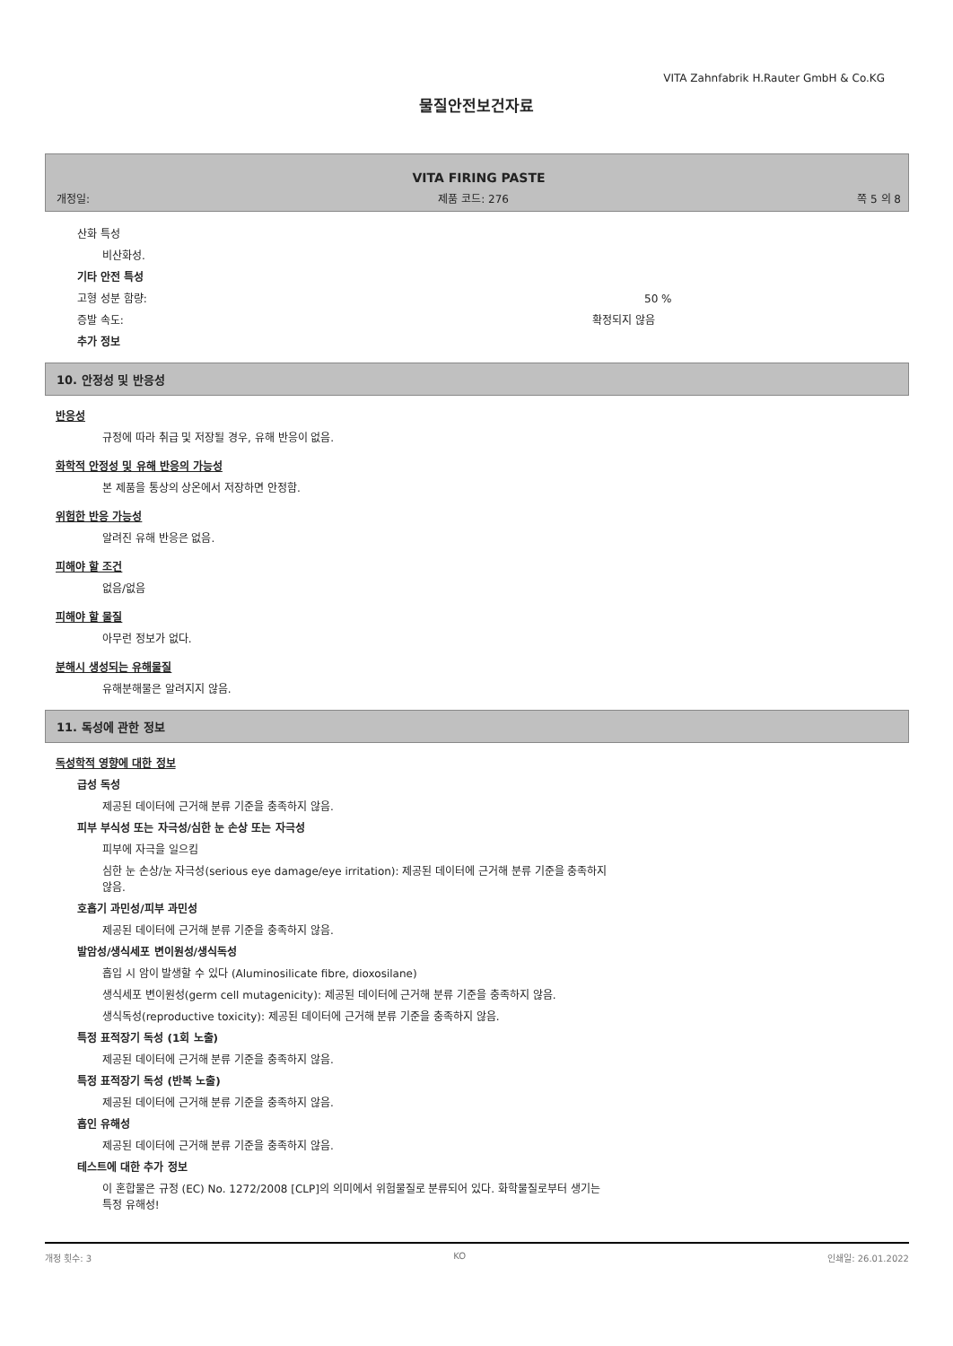VITA Zahnfabrik H.Rauter GmbH & Co.KG
물질안전보건자료
VITA FIRING PASTE
개정일: 제품 코드: 276 쪽 5 의 8
산화 특성
비산화성.
기타 안전 특성
고형 성분 함량: 50 %
증발 속도: 확정되지 않음
추가 정보
10. 안정성 및 반응성
반응성
규정에 따라 취급 및 저장될 경우, 유해 반응이 없음.
화학적 안정성 및 유해 반응의 가능성
본 제품을 통상의 상온에서 저장하면 안정함.
위험한 반응 가능성
알려진 유해 반응은 없음.
피해야 할 조건
없음/없음
피해야 할 물질
아무런 정보가 없다.
분해시 생성되는 유해물질
유해분해물은 알려지지 않음.
11. 독성에 관한 정보
독성학적 영향에 대한 정보
급성 독성
제공된 데이터에 근거해 분류 기준을 충족하지 않음.
피부 부식성 또는 자극성/심한 눈 손상 또는 자극성
피부에 자극을 일으킴
심한 눈 손상/눈 자극성(serious eye damage/eye irritation): 제공된 데이터에 근거해 분류 기준을 충족하지
않음.
호흡기 과민성/피부 과민성
제공된 데이터에 근거해 분류 기준을 충족하지 않음.
발암성/생식세포 변이원성/생식독성
흡입 시 암이 발생할 수 있다 (Aluminosilicate fibre, dioxosilane)
생식세포 변이원성(germ cell mutagenicity): 제공된 데이터에 근거해 분류 기준을 충족하지 않음.
생식독성(reproductive toxicity): 제공된 데이터에 근거해 분류 기준을 충족하지 않음.
특정 표적장기 독성 (1회 노출)
제공된 데이터에 근거해 분류 기준을 충족하지 않음.
특정 표적장기 독성 (반복 노출)
제공된 데이터에 근거해 분류 기준을 충족하지 않음.
흡인 유해성
제공된 데이터에 근거해 분류 기준을 충족하지 않음.
테스트에 대한 추가 정보
이 혼합물은 규정 (EC) No. 1272/2008 [CLP]의 의미에서 위험물질로 분류되어 있다. 화학물질로부터 생기는
특정 유해성!
개정 횟수: 3 KO 인쇄일: 26.01.2022